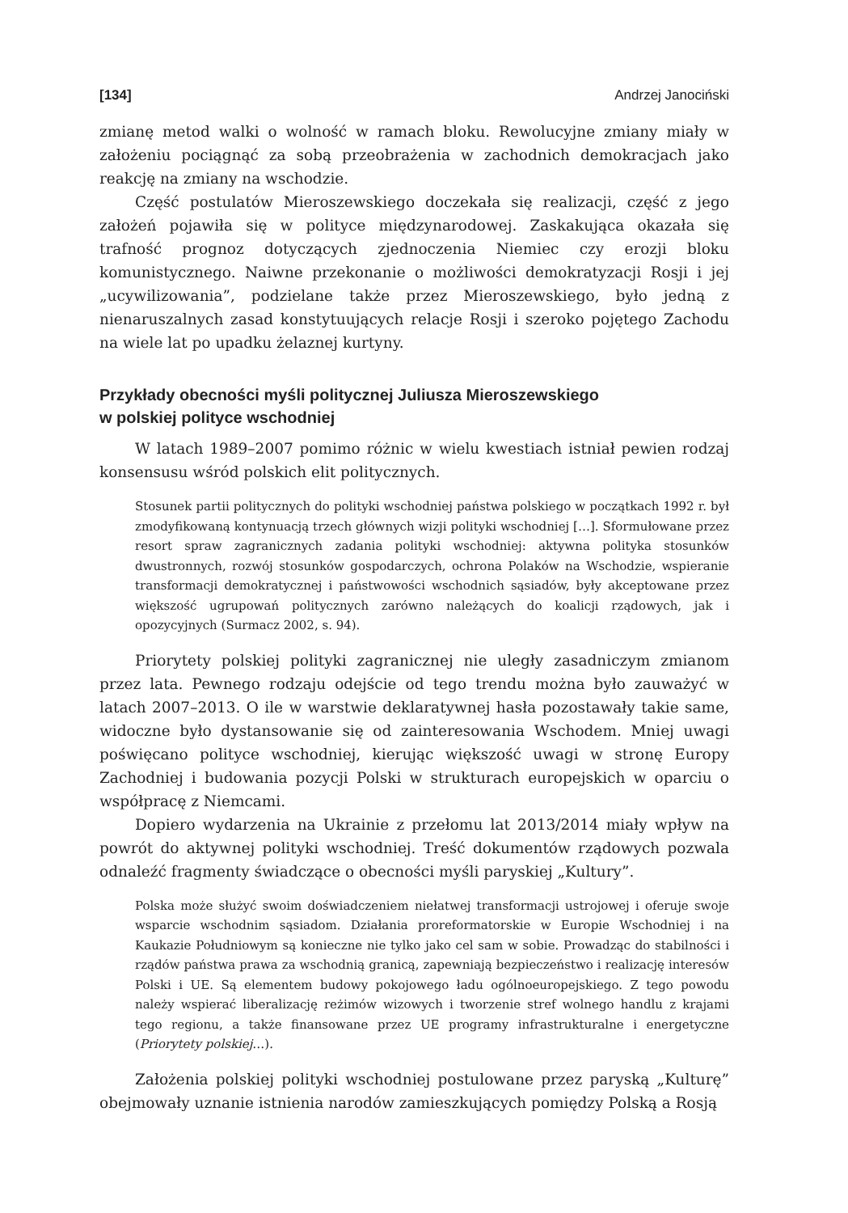[134] Andrzej Janociński
zmianę metod walki o wolność w ramach bloku. Rewolucyjne zmiany miały w założeniu pociągnąć za sobą przeobrażenia w zachodnich demokracjach jako reakcję na zmiany na wschodzie.
Część postulatów Mieroszewskiego doczekała się realizacji, część z jego założeń pojawiła się w polityce międzynarodowej. Zaskakująca okazała się trafność prognoz dotyczących zjednoczenia Niemiec czy erozji bloku komunistycznego. Naiwne przekonanie o możliwości demokratyzacji Rosji i jej „ucywilizowania”, podzielane także przez Mieroszewskiego, było jedną z nienaruszalnych zasad konstytuujących relacje Rosji i szeroko pojętego Zachodu na wiele lat po upadku żelaznej kurtyny.
Przykłady obecności myśli politycznej Juliusza Mieroszewskiego
w polskiej polityce wschodniej
W latach 1989–2007 pomimo różnic w wielu kwestiach istniał pewien rodzaj konsensusu wśród polskich elit politycznych.
Stosunek partii politycznych do polityki wschodniej państwa polskiego w początkach 1992 r. był zmodyfikowaną kontynuacją trzech głównych wizji polityki wschodniej […]. Sformułowane przez resort spraw zagranicznych zadania polityki wschodniej: aktywna polityka stosunków dwustronnych, rozwój stosunków gospodarczych, ochrona Polaków na Wschodzie, wspieranie transformacji demokratycznej i państwowości wschodnich sąsiadów, były akceptowane przez większość ugrupowań politycznych zarówno należących do koalicji rządowych, jak i opozycyjnych (Surmacz 2002, s. 94).
Priorytety polskiej polityki zagranicznej nie uległy zasadniczym zmianom przez lata. Pewnego rodzaju odejście od tego trendu można było zauważyć w latach 2007–2013. O ile w warstwie deklaratywnej hasła pozostawały takie same, widoczne było dystansowanie się od zainteresowania Wschodem. Mniej uwagi poświęcano polityce wschodniej, kierując większość uwagi w stronę Europy Zachodniej i budowania pozycji Polski w strukturach europejskich w oparciu o współpracę z Niemcami.
Dopiero wydarzenia na Ukrainie z przełomu lat 2013/2014 miały wpływ na powrót do aktywnej polityki wschodniej. Treść dokumentów rządowych pozwala odnaleźć fragmenty świadczące o obecności myśli paryskiej „Kultury”.
Polska może służyć swoim doświadczeniem niełatwej transformacji ustrojowej i oferuje swoje wsparcie wschodnim sąsiadom. Działania proreformatorskie w Europie Wschodniej i na Kaukazie Południowym są konieczne nie tylko jako cel sam w sobie. Prowadząc do stabilności i rządów państwa prawa za wschodnią granicą, zapewniają bezpieczeństwo i realizację interesów Polski i UE. Są elementem budowy pokojowego ładu ogólnoeuropejskiego. Z tego powodu należy wspierać liberalizację reżimów wizowych i tworzenie stref wolnego handlu z krajami tego regionu, a także finansowane przez UE programy infrastrukturalne i energetyczne (Priorytety polskiej…).
Założenia polskiej polityki wschodniej postulowane przez paryską „Kulturę” obejmowały uznanie istnienia narodów zamieszkujących pomiędzy Polską a Rosją